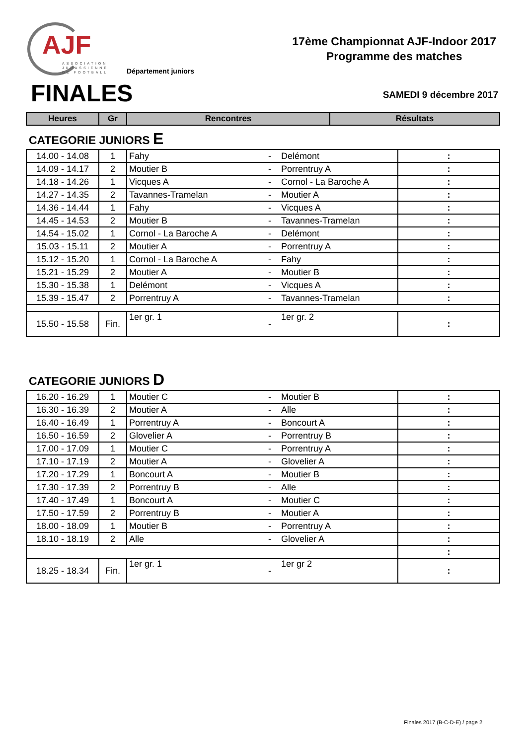AJF
ASSOCIATION
JURASSIENNE
DE FOOTBALL
Département juniors
17ème Championnat AJF-Indoor 2017
Programme des matches
FINALES SAMEDI 9 décembre 2017
| Heures | Gr | Rencontres | Résultats |
| --- | --- | --- | --- |
CATEGORIE JUNIORS E
| 14.00 - 14.08 | 1 | Fahy | - | Delémont | : |
| 14.09 - 14.17 | 2 | Moutier B | - | Porrentruy A | : |
| 14.18 - 14.26 | 1 | Vicques A | - | Cornol - La Baroche A | : |
| 14.27 - 14.35 | 2 | Tavannes-Tramelan | - | Moutier A | : |
| 14.36 - 14.44 | 1 | Fahy | - | Vicques A | : |
| 14.45 - 14.53 | 2 | Moutier B | - | Tavannes-Tramelan | : |
| 14.54 - 15.02 | 1 | Cornol - La Baroche A | - | Delémont | : |
| 15.03 - 15.11 | 2 | Moutier A | - | Porrentruy A | : |
| 15.12 - 15.20 | 1 | Cornol - La Baroche A | - | Fahy | : |
| 15.21 - 15.29 | 2 | Moutier A | - | Moutier B | : |
| 15.30 - 15.38 | 1 | Delémont | - | Vicques A | : |
| 15.39 - 15.47 | 2 | Porrentruy A | - | Tavannes-Tramelan | : |
| 15.50 - 15.58 | Fin. | 1er gr. 1 | - | 1er gr. 2 | : |
CATEGORIE JUNIORS D
| 16.20 - 16.29 | 1 | Moutier C | - | Moutier B | : |
| 16.30 - 16.39 | 2 | Moutier A | - | Alle | : |
| 16.40 - 16.49 | 1 | Porrentruy A | - | Boncourt A | : |
| 16.50 - 16.59 | 2 | Glovelier A | - | Porrentruy B | : |
| 17.00 - 17.09 | 1 | Moutier C | - | Porrentruy A | : |
| 17.10 - 17.19 | 2 | Moutier A | - | Glovelier A | : |
| 17.20 - 17.29 | 1 | Boncourt A | - | Moutier B | : |
| 17.30 - 17.39 | 2 | Porrentruy B | - | Alle | : |
| 17.40 - 17.49 | 1 | Boncourt A | - | Moutier C | : |
| 17.50 - 17.59 | 2 | Porrentruy B | - | Moutier A | : |
| 18.00 - 18.09 | 1 | Moutier B | - | Porrentruy A | : |
| 18.10 - 18.19 | 2 | Alle | - | Glovelier A | : |
| | | | | | : |
| 18.25 - 18.34 | Fin. | 1er gr. 1 | - | 1er gr 2 | : |
Finales 2017 (B-C-D-E) / page 2